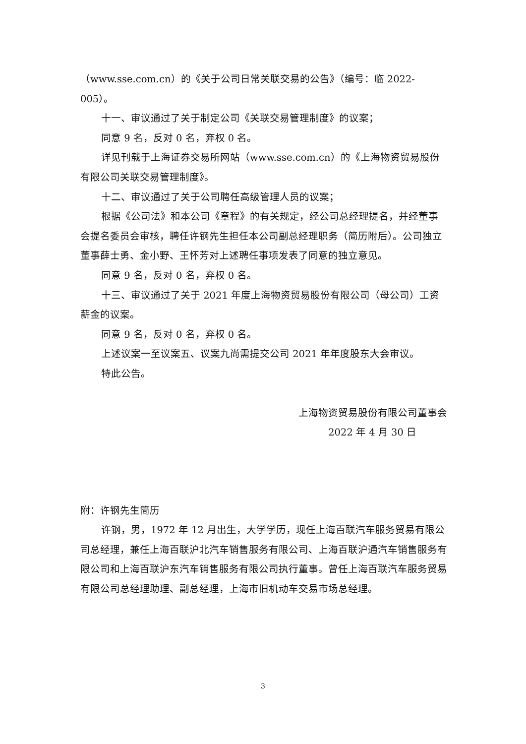（www.sse.com.cn）的《关于公司日常关联交易的公告》（编号：临 2022-005）。
十一、审议通过了关于制定公司《关联交易管理制度》的议案；
同意 9 名，反对 0 名，弃权 0 名。
详见刊载于上海证券交易所网站（www.sse.com.cn）的《上海物资贸易股份有限公司关联交易管理制度》。
十二、审议通过了关于公司聘任高级管理人员的议案；
根据《公司法》和本公司《章程》的有关规定，经公司总经理提名，并经董事会提名委员会审核，聘任许钢先生担任本公司副总经理职务（简历附后）。公司独立董事薛士勇、金小野、王怀芳对上述聘任事项发表了同意的独立意见。
同意 9 名，反对 0 名，弃权 0 名。
十三、审议通过了关于 2021 年度上海物资贸易股份有限公司（母公司）工资薪金的议案。
同意 9 名，反对 0 名，弃权 0 名。
上述议案一至议案五、议案九尚需提交公司 2021 年年度股东大会审议。
特此公告。
上海物资贸易股份有限公司董事会
2022 年 4 月 30 日
附：许钢先生简历
许钢，男，1972 年 12 月出生，大学学历，现任上海百联汽车服务贸易有限公司总经理，兼任上海百联沪北汽车销售服务有限公司、上海百联沪通汽车销售服务有限公司和上海百联沪东汽车销售服务有限公司执行董事。曾任上海百联汽车服务贸易有限公司总经理助理、副总经理，上海市旧机动车交易市场总经理。
3